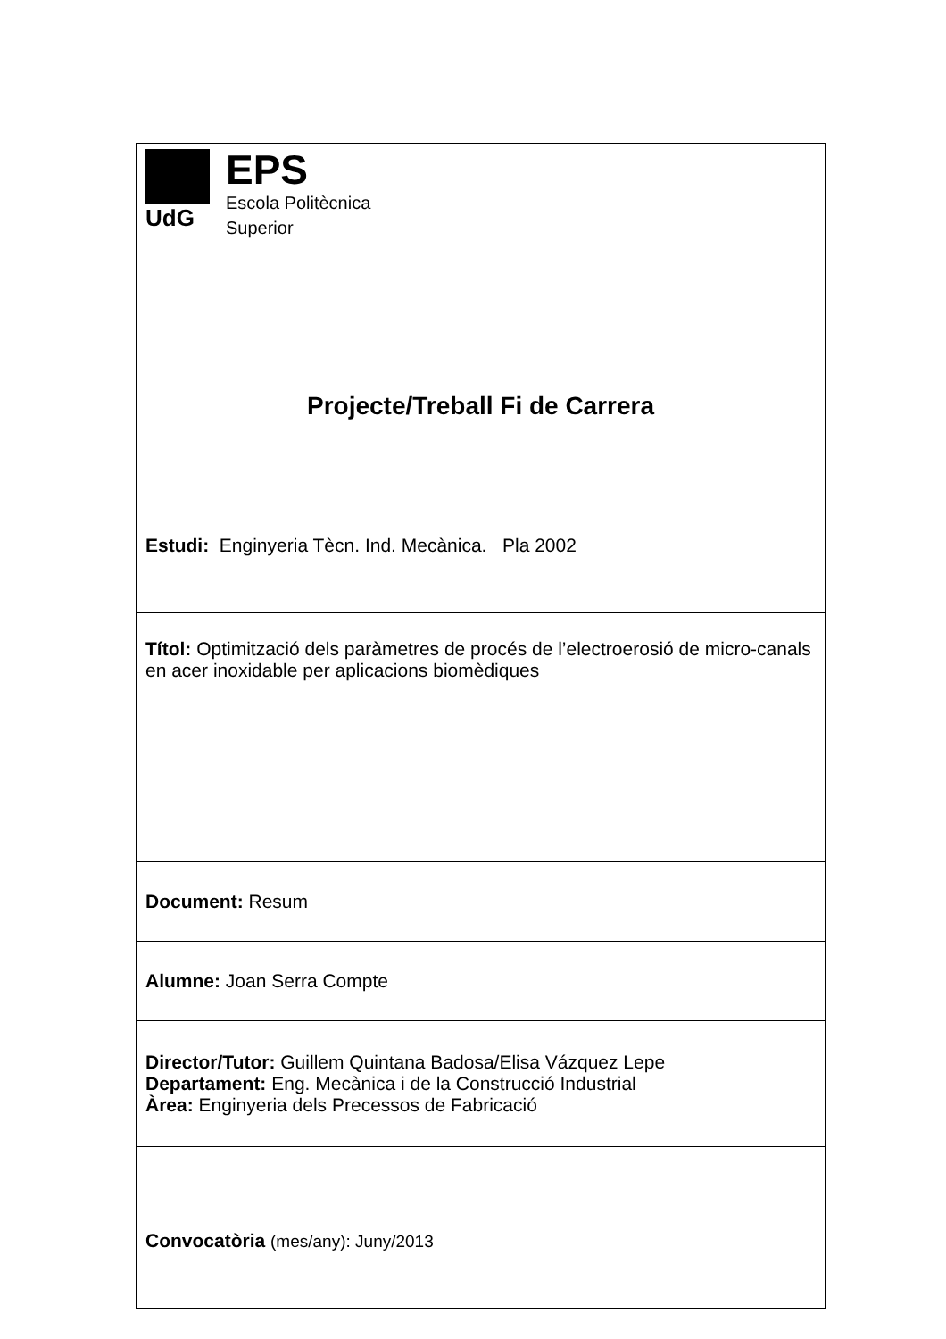| UdG EPS Escola Politècnica Superior Projecte/Treball Fi de Carrera |
| Estudi: Enginyeria Tècn. Ind. Mecànica. Pla 2002 |
| Títol: Optimització dels paràmetres de procés de l’electroerosió de micro-canals en acer inoxidable per aplicacions biomèdiques |
| Document: Resum |
| Alumne: Joan Serra Compte |
| Director/Tutor: Guillem Quintana Badosa/Elisa Vázquez Lepe Departament: Eng. Mecànica i de la Construcció Industrial Àrea: Enginyeria dels Precessos de Fabricació |
| Convocatòria (mes/any): Juny/2013 |